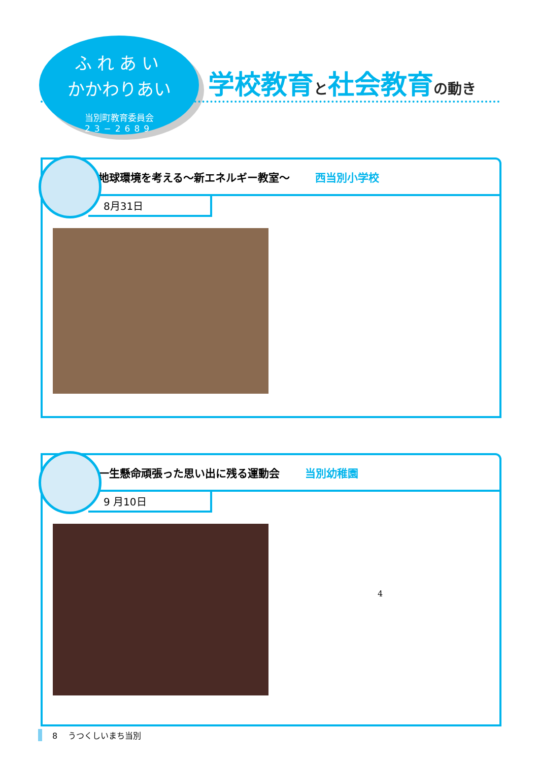ふれあい
かかわりあい
当別町教育委員会
23−2689
学校教育と社会教育の動き
地球環境を考える〜新エネルギー教室〜 西当別小学校
8月31日
一生懸命頑張った思い出に残る運動会 当別幼稚園
9 月10日
4
8 うつくしいまち当別